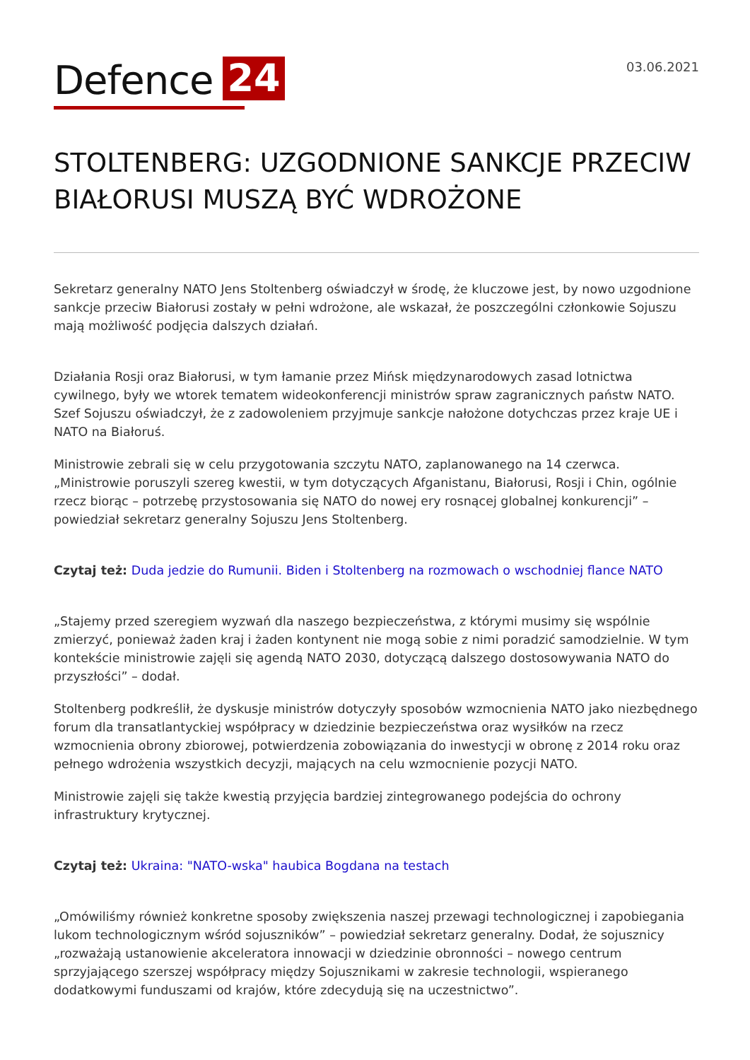Defence 24
03.06.2021
STOLTENBERG: UZGODNIONE SANKCJE PRZECIW BIAŁORUSI MUSZĄ BYĆ WDROŻONE
Sekretarz generalny NATO Jens Stoltenberg oświadczył w środę, że kluczowe jest, by nowo uzgodnione sankcje przeciw Białorusi zostały w pełni wdrożone, ale wskazał, że poszczególni członkowie Sojuszu mają możliwość podjęcia dalszych działań.
Działania Rosji oraz Białorusi, w tym łamanie przez Mińsk międzynarodowych zasad lotnictwa cywilnego, były we wtorek tematem wideokonferencji ministrów spraw zagranicznych państw NATO. Szef Sojuszu oświadczył, że z zadowoleniem przyjmuje sankcje nałożone dotychczas przez kraje UE i NATO na Białoruś.
Ministrowie zebrali się w celu przygotowania szczytu NATO, zaplanowanego na 14 czerwca. „Ministrowie poruszyli szereg kwestii, w tym dotyczących Afganistanu, Białorusi, Rosji i Chin, ogólnie rzecz biorąc – potrzebę przystosowania się NATO do nowej ery rosnącej globalnej konkurencji” – powiedział sekretarz generalny Sojuszu Jens Stoltenberg.
Czytaj też: Duda jedzie do Rumunii. Biden i Stoltenberg na rozmowach o wschodniej flance NATO
„Stajemy przed szeregiem wyzwań dla naszego bezpieczeństwa, z którymi musimy się wspólnie zmierzyć, ponieważ żaden kraj i żaden kontynent nie mogą sobie z nimi poradzić samodzielnie. W tym kontekście ministrowie zajęli się agendą NATO 2030, dotyczącą dalszego dostosowywania NATO do przyszłości” – dodał.
Stoltenberg podkreślił, że dyskusje ministrów dotyczyły sposobów wzmocnienia NATO jako niezbędnego forum dla transatlantyckiej współpracy w dziedzinie bezpieczeństwa oraz wysiłków na rzecz wzmocnienia obrony zbiorowej, potwierdzenia zobowiązania do inwestycji w obronę z 2014 roku oraz pełnego wdrożenia wszystkich decyzji, mających na celu wzmocnienie pozycji NATO.
Ministrowie zajęli się także kwestią przyjęcia bardziej zintegrowanego podejścia do ochrony infrastruktury krytycznej.
Czytaj też: Ukraina: "NATO-wska" haubica Bogdana na testach
„Omówiliśmy również konkretne sposoby zwiększenia naszej przewagi technologicznej i zapobiegania lukom technologicznym wśród sojuszników” – powiedział sekretarz generalny. Dodał, że sojusznicy „rozważają ustanowienie akceleratora innowacji w dziedzinie obronności – nowego centrum sprzyjającego szerszej współpracy między Sojusznikami w zakresie technologii, wspieranego dodatkowymi funduszami od krajów, które zdecydują się na uczestnictwo”.